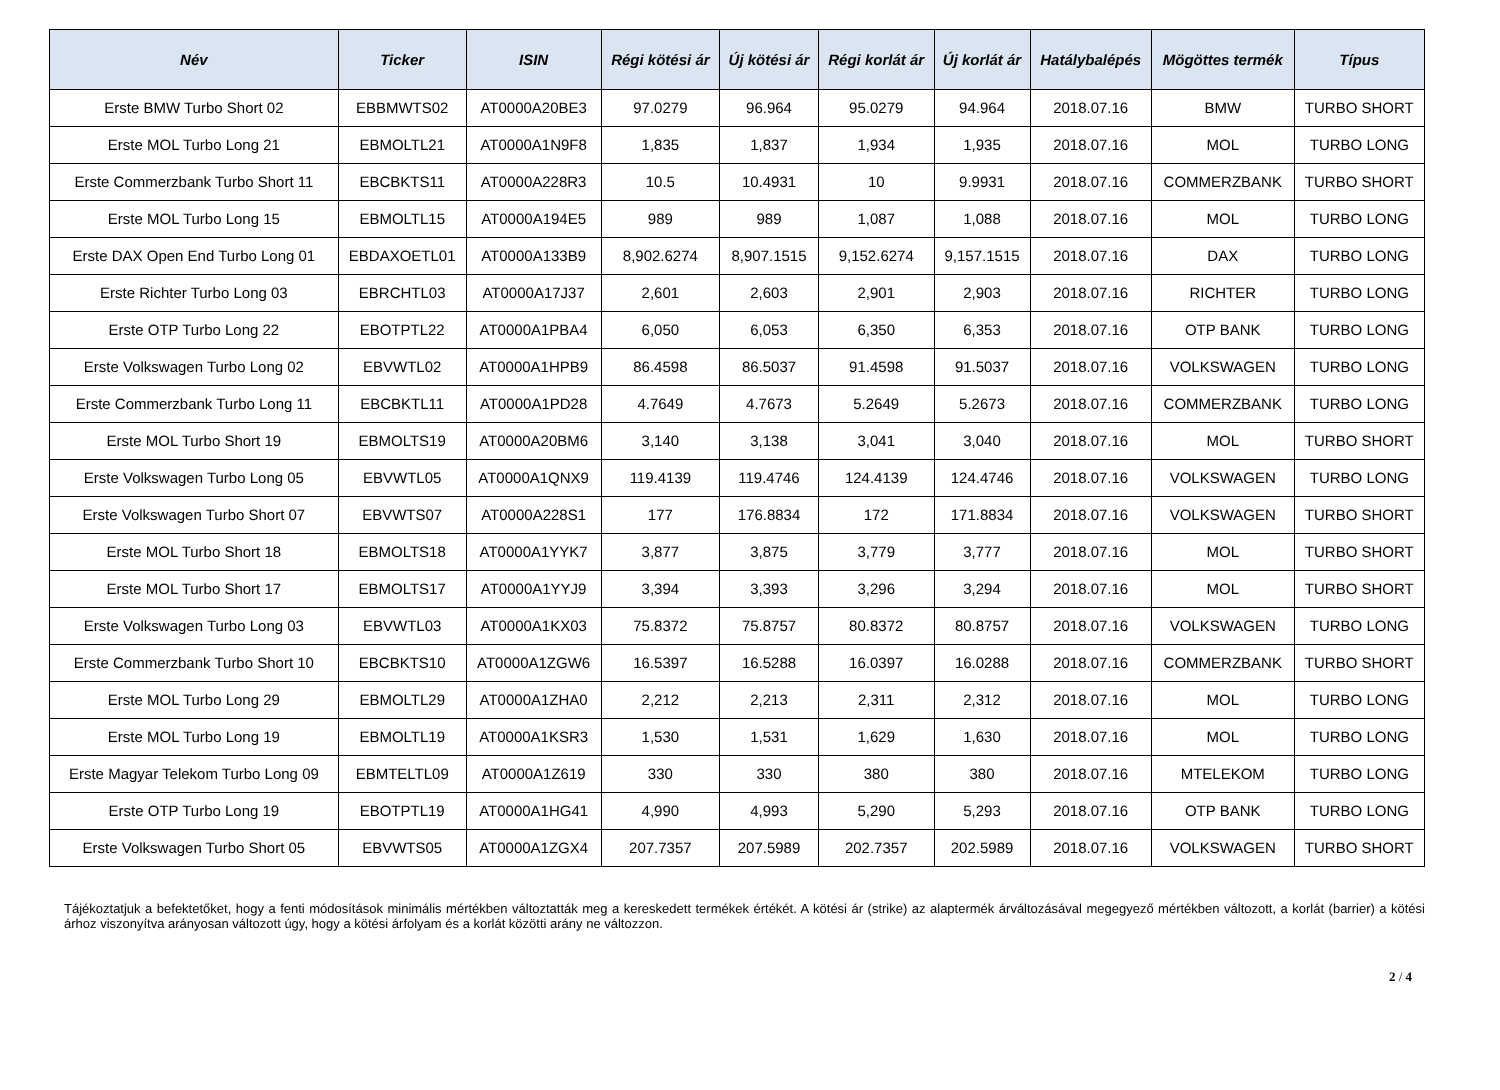| Név | Ticker | ISIN | Régi kötési ár | Új kötési ár | Régi korlát ár | Új korlát ár | Hatálybalépés | Mögöttes termék | Típus |
| --- | --- | --- | --- | --- | --- | --- | --- | --- | --- |
| Erste BMW Turbo Short 02 | EBBMWTS02 | AT0000A20BE3 | 97.0279 | 96.964 | 95.0279 | 94.964 | 2018.07.16 | BMW | TURBO SHORT |
| Erste MOL Turbo Long 21 | EBMOLTL21 | AT0000A1N9F8 | 1,835 | 1,837 | 1,934 | 1,935 | 2018.07.16 | MOL | TURBO LONG |
| Erste Commerzbank Turbo Short 11 | EBCBKTS11 | AT0000A228R3 | 10.5 | 10.4931 | 10 | 9.9931 | 2018.07.16 | COMMERZBANK | TURBO SHORT |
| Erste MOL Turbo Long 15 | EBMOLTL15 | AT0000A194E5 | 989 | 989 | 1,087 | 1,088 | 2018.07.16 | MOL | TURBO LONG |
| Erste DAX Open End Turbo Long 01 | EBDAXOETL01 | AT0000A133B9 | 8,902.6274 | 8,907.1515 | 9,152.6274 | 9,157.1515 | 2018.07.16 | DAX | TURBO LONG |
| Erste Richter Turbo Long 03 | EBRCHTL03 | AT0000A17J37 | 2,601 | 2,603 | 2,901 | 2,903 | 2018.07.16 | RICHTER | TURBO LONG |
| Erste OTP Turbo Long 22 | EBOTPTL22 | AT0000A1PBA4 | 6,050 | 6,053 | 6,350 | 6,353 | 2018.07.16 | OTP BANK | TURBO LONG |
| Erste Volkswagen Turbo Long 02 | EBVWTL02 | AT0000A1HPB9 | 86.4598 | 86.5037 | 91.4598 | 91.5037 | 2018.07.16 | VOLKSWAGEN | TURBO LONG |
| Erste Commerzbank Turbo Long 11 | EBCBKTL11 | AT0000A1PD28 | 4.7649 | 4.7673 | 5.2649 | 5.2673 | 2018.07.16 | COMMERZBANK | TURBO LONG |
| Erste MOL Turbo Short 19 | EBMOLTS19 | AT0000A20BM6 | 3,140 | 3,138 | 3,041 | 3,040 | 2018.07.16 | MOL | TURBO SHORT |
| Erste Volkswagen Turbo Long 05 | EBVWTL05 | AT0000A1QNX9 | 119.4139 | 119.4746 | 124.4139 | 124.4746 | 2018.07.16 | VOLKSWAGEN | TURBO LONG |
| Erste Volkswagen Turbo Short 07 | EBVWTS07 | AT0000A228S1 | 177 | 176.8834 | 172 | 171.8834 | 2018.07.16 | VOLKSWAGEN | TURBO SHORT |
| Erste MOL Turbo Short 18 | EBMOLTS18 | AT0000A1YYK7 | 3,877 | 3,875 | 3,779 | 3,777 | 2018.07.16 | MOL | TURBO SHORT |
| Erste MOL Turbo Short 17 | EBMOLTS17 | AT0000A1YYJ9 | 3,394 | 3,393 | 3,296 | 3,294 | 2018.07.16 | MOL | TURBO SHORT |
| Erste Volkswagen Turbo Long 03 | EBVWTL03 | AT0000A1KX03 | 75.8372 | 75.8757 | 80.8372 | 80.8757 | 2018.07.16 | VOLKSWAGEN | TURBO LONG |
| Erste Commerzbank Turbo Short 10 | EBCBKTS10 | AT0000A1ZGW6 | 16.5397 | 16.5288 | 16.0397 | 16.0288 | 2018.07.16 | COMMERZBANK | TURBO SHORT |
| Erste MOL Turbo Long 29 | EBMOLTL29 | AT0000A1ZHA0 | 2,212 | 2,213 | 2,311 | 2,312 | 2018.07.16 | MOL | TURBO LONG |
| Erste MOL Turbo Long 19 | EBMOLTL19 | AT0000A1KSR3 | 1,530 | 1,531 | 1,629 | 1,630 | 2018.07.16 | MOL | TURBO LONG |
| Erste Magyar Telekom Turbo Long 09 | EBMTELTL09 | AT0000A1Z619 | 330 | 330 | 380 | 380 | 2018.07.16 | MTELEKOM | TURBO LONG |
| Erste OTP Turbo Long 19 | EBOTPTL19 | AT0000A1HG41 | 4,990 | 4,993 | 5,290 | 5,293 | 2018.07.16 | OTP BANK | TURBO LONG |
| Erste Volkswagen Turbo Short 05 | EBVWTS05 | AT0000A1ZGX4 | 207.7357 | 207.5989 | 202.7357 | 202.5989 | 2018.07.16 | VOLKSWAGEN | TURBO SHORT |
Tájékoztatjuk a befektetőket, hogy a fenti módosítások minimális mértékben változtatták meg a kereskedett termékek értékét. A kötési ár (strike) az alaptermék árváltozásával megegyező mértékben változott, a korlát (barrier) a kötési árhoz viszonyítva arányosan változott úgy, hogy a kötési árfolyam és a korlát közötti arány ne változzon.
2 / 4